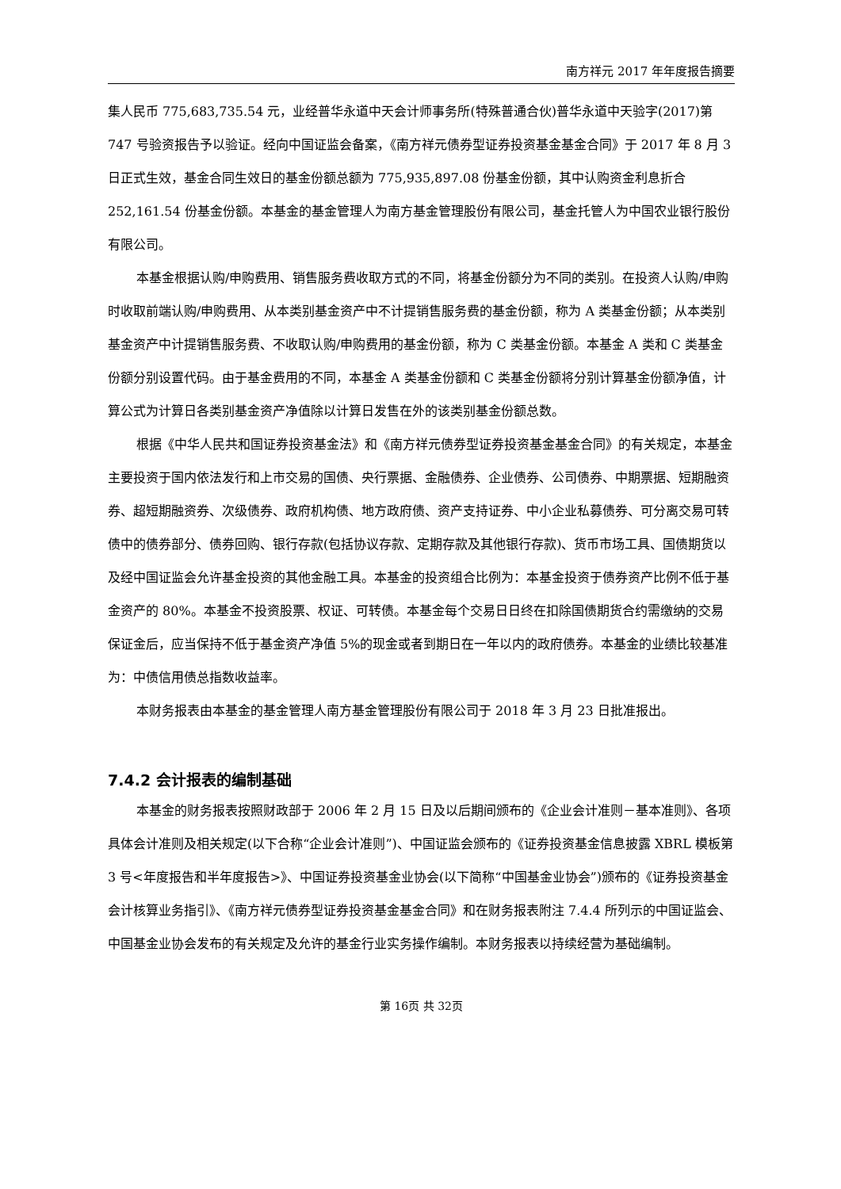南方祥元 2017 年年度报告摘要
集人民币 775,683,735.54 元，业经普华永道中天会计师事务所(特殊普通合伙)普华永道中天验字(2017)第 747 号验资报告予以验证。经向中国证监会备案，《南方祥元债券型证券投资基金基金合同》于 2017 年 8 月 3 日正式生效，基金合同生效日的基金份额总额为 775,935,897.08 份基金份额，其中认购资金利息折合 252,161.54 份基金份额。本基金的基金管理人为南方基金管理股份有限公司，基金托管人为中国农业银行股份有限公司。
本基金根据认购/申购费用、销售服务费收取方式的不同，将基金份额分为不同的类别。在投资人认购/申购时收取前端认购/申购费用、从本类别基金资产中不计提销售服务费的基金份额，称为 A 类基金份额；从本类别基金资产中计提销售服务费、不收取认购/申购费用的基金份额，称为 C 类基金份额。本基金 A 类和 C 类基金份额分别设置代码。由于基金费用的不同，本基金 A 类基金份额和 C 类基金份额将分别计算基金份额净值，计算公式为计算日各类别基金资产净值除以计算日发售在外的该类别基金份额总数。
根据《中华人民共和国证券投资基金法》和《南方祥元债券型证券投资基金基金合同》的有关规定，本基金主要投资于国内依法发行和上市交易的国债、央行票据、金融债券、企业债券、公司债券、中期票据、短期融资券、超短期融资券、次级债券、政府机构债、地方政府债、资产支持证券、中小企业私募债券、可分离交易可转债中的债券部分、债券回购、银行存款(包括协议存款、定期存款及其他银行存款)、货币市场工具、国债期货以及经中国证监会允许基金投资的其他金融工具。本基金的投资组合比例为：本基金投资于债券资产比例不低于基金资产的 80%。本基金不投资股票、权证、可转债。本基金每个交易日日终在扣除国债期货合约需缴纳的交易保证金后，应当保持不低于基金资产净值 5%的现金或者到期日在一年以内的政府债券。本基金的业绩比较基准为：中债信用债总指数收益率。
本财务报表由本基金的基金管理人南方基金管理股份有限公司于 2018 年 3 月 23 日批准报出。
7.4.2 会计报表的编制基础
本基金的财务报表按照财政部于 2006 年 2 月 15 日及以后期间颁布的《企业会计准则－基本准则》、各项具体会计准则及相关规定(以下合称“企业会计准则”)、中国证监会颁布的《证券投资基金信息披露 XBRL 模板第 3 号<年度报告和半年度报告>》、中国证券投资基金业协会(以下简称“中国基金业协会”)颁布的《证券投资基金会计核算业务指引》、《南方祥元债券型证券投资基金基金合同》和在财务报表附注 7.4.4 所列示的中国证监会、中国基金业协会发布的有关规定及允许的基金行业实务操作编制。本财务报表以持续经营为基础编制。
第 16页 共 32页